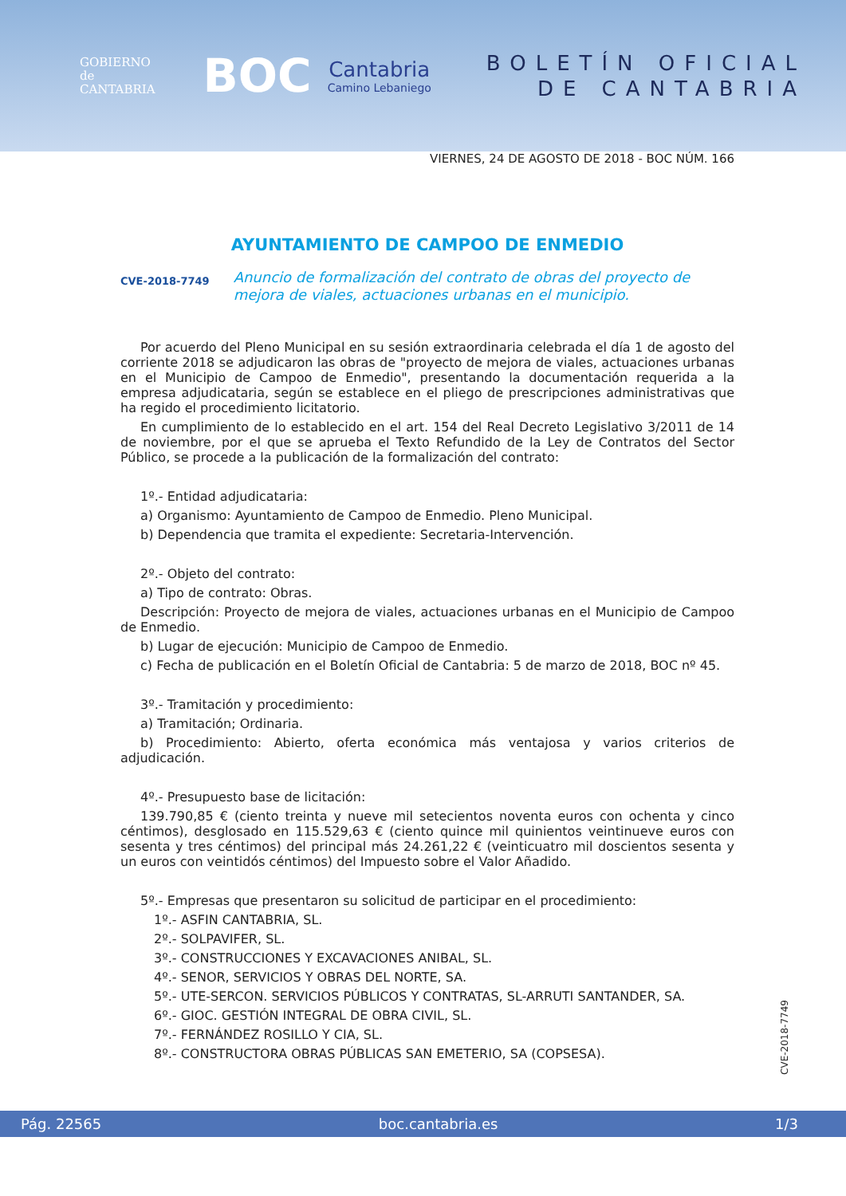GOBIERNO
de
CANTABRIA
BOC
Cantabria
Camino Lebaniego
BOLETÍN OFICIAL
DE CANTABRIA
VIERNES, 24 DE AGOSTO DE 2018 - BOC NÚM. 166
AYUNTAMIENTO DE CAMPOO DE ENMEDIO
CVE-2018-7749 Anuncio de formalización del contrato de obras del proyecto de mejora de viales, actuaciones urbanas en el municipio.
Por acuerdo del Pleno Municipal en su sesión extraordinaria celebrada el día 1 de agosto del corriente 2018 se adjudicaron las obras de "proyecto de mejora de viales, actuaciones urbanas en el Municipio de Campoo de Enmedio", presentando la documentación requerida a la empresa adjudicataria, según se establece en el pliego de prescripciones administrativas que ha regido el procedimiento licitatorio.
En cumplimiento de lo establecido en el art. 154 del Real Decreto Legislativo 3/2011 de 14 de noviembre, por el que se aprueba el Texto Refundido de la Ley de Contratos del Sector Público, se procede a la publicación de la formalización del contrato:
1º.- Entidad adjudicataria:
a) Organismo: Ayuntamiento de Campoo de Enmedio. Pleno Municipal.
b) Dependencia que tramita el expediente: Secretaria-Intervención.
2º.- Objeto del contrato:
a) Tipo de contrato: Obras.
Descripción: Proyecto de mejora de viales, actuaciones urbanas en el Municipio de Campoo de Enmedio.
b) Lugar de ejecución: Municipio de Campoo de Enmedio.
c) Fecha de publicación en el Boletín Oficial de Cantabria: 5 de marzo de 2018, BOC nº 45.
3º.- Tramitación y procedimiento:
a) Tramitación; Ordinaria.
b) Procedimiento: Abierto, oferta económica más ventajosa y varios criterios de adjudicación.
4º.- Presupuesto base de licitación:
139.790,85 € (ciento treinta y nueve mil setecientos noventa euros con ochenta y cinco céntimos), desglosado en 115.529,63 € (ciento quince mil quinientos veintinueve euros con sesenta y tres céntimos) del principal más 24.261,22 € (veinticuatro mil doscientos sesenta y un euros con veintidós céntimos) del Impuesto sobre el Valor Añadido.
5º.- Empresas que presentaron su solicitud de participar en el procedimiento:
1º.- ASFIN CANTABRIA, SL.
2º.- SOLPAVIFER, SL.
3º.- CONSTRUCCIONES Y EXCAVACIONES ANIBAL, SL.
4º.- SENOR, SERVICIOS Y OBRAS DEL NORTE, SA.
5º.- UTE-SERCON. SERVICIOS PÚBLICOS Y CONTRATAS, SL-ARRUTI SANTANDER, SA.
6º.- GIOC. GESTIÓN INTEGRAL DE OBRA CIVIL, SL.
7º.- FERNÁNDEZ ROSILLO Y CIA, SL.
8º.- CONSTRUCTORA OBRAS PÚBLICAS SAN EMETERIO, SA (COPSESA).
CVE-2018-7749
Pág. 22565 boc.cantabria.es 1/3